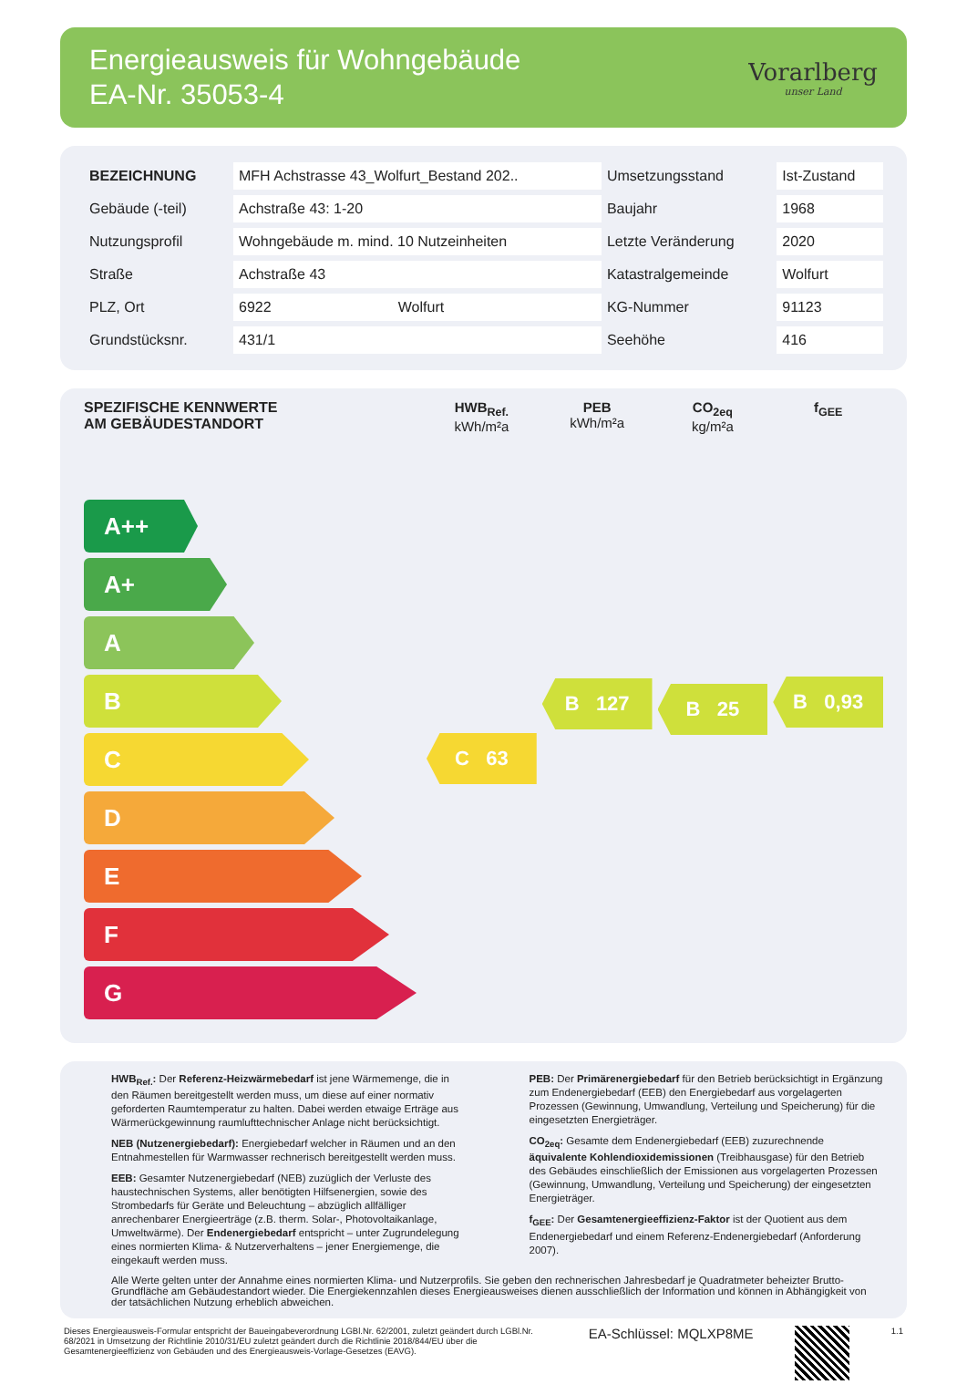Energieausweis für Wohngebäude
EA-Nr. 35053-4
Vorarlberg
unser Land
| BEZEICHNUNG | MFH Achstrasse 43_Wolfurt_Bestand 202.. | | Umsetzungsstand | Ist-Zustand |
| Gebäude (-teil) | Achstraße 43: 1-20 | | Baujahr | 1968 |
| Nutzungsprofil | Wohngebäude m. mind. 10 Nutzeinheiten | | Letzte Veränderung | 2020 |
| Straße | Achstraße 43 | | Katastralgemeinde | Wolfurt |
| PLZ, Ort | 6922 | Wolfurt | KG-Nummer | 91123 |
| Grundstücksnr. | 431/1 | | Seehöhe | 416 |
SPEZIFISCHE KENNWERTE
AM GEBÄUDESTANDORT
A++
A+
A
B
C
D
E
F
G
HWB<sub>Ref.</sub>
kWh/m²a
C 63
PEB
kWh/m²a
B 127
CO<sub>2eq</sub>
kg/m²a
B 25
f<sub>GEE</sub>
B 0,93
HWB<sub>Ref.</sub>: Der Referenz-Heizwärmebedarf ist jene Wärmemenge, die in den Räumen bereitgestellt werden muss, um diese auf einer normativ geforderten Raumtemperatur zu halten. Dabei werden etwaige Erträge aus Wärmerückgewinnung raumlufttechnischer Anlage nicht berücksichtigt.
NEB (Nutzenergiebedarf): Energiebedarf welcher in Räumen und an den Entnahmestellen für Warmwasser rechnerisch bereitgestellt werden muss.
EEB: Gesamter Nutzenergiebedarf (NEB) zuzüglich der Verluste des haustechnischen Systems, aller benötigten Hilfsenergien, sowie des Strombedarfs für Geräte und Beleuchtung – abzüglich allfälliger anrechenbarer Energieerträge (z.B. therm. Solar-, Photovoltaikanlage, Umweltwärme). Der Endenergiebedarf entspricht – unter Zugrundelegung eines normierten Klima- & Nutzerverhaltens – jener Energiemenge, die eingekauft werden muss.
PEB: Der Primärenergiebedarf für den Betrieb berücksichtigt in Ergänzung zum Endenergiebedarf (EEB) den Energiebedarf aus vorgelagerten Prozessen (Gewinnung, Umwandlung, Verteilung und Speicherung) für die eingesetzten Energieträger.
CO<sub>2eq</sub>: Gesamte dem Endenergiebedarf (EEB) zuzurechnende äquivalente Kohlendioxidemissionen (Treibhausgase) für den Betrieb des Gebäudes einschließlich der Emissionen aus vorgelagerten Prozessen (Gewinnung, Umwandlung, Verteilung und Speicherung) der eingesetzten Energieträger.
f<sub>GEE</sub>: Der Gesamtenergieeffizienz-Faktor ist der Quotient aus dem Endenergiebedarf und einem Referenz-Endenergiebedarf (Anforderung 2007).
Alle Werte gelten unter der Annahme eines normierten Klima- und Nutzerprofils. Sie geben den rechnerischen Jahresbedarf je Quadratmeter beheizter Brutto-Grundfläche am Gebäudestandort wieder. Die Energiekennzahlen dieses Energieausweises dienen ausschließlich der Information und können in Abhängigkeit von der tatsächlichen Nutzung erheblich abweichen.
Dieses Energieausweis-Formular entspricht der Baueingabeverordnung LGBl.Nr. 62/2001, zuletzt geändert durch LGBl.Nr. 68/2021 in Umsetzung der Richtlinie 2010/31/EU zuletzt geändert durch die Richtlinie 2018/844/EU über die Gesamtenergieeffizienz von Gebäuden und des Energieausweis-Vorlage-Gesetzes (EAVG).
EA-Schlüssel: MQLXP8ME
1.1